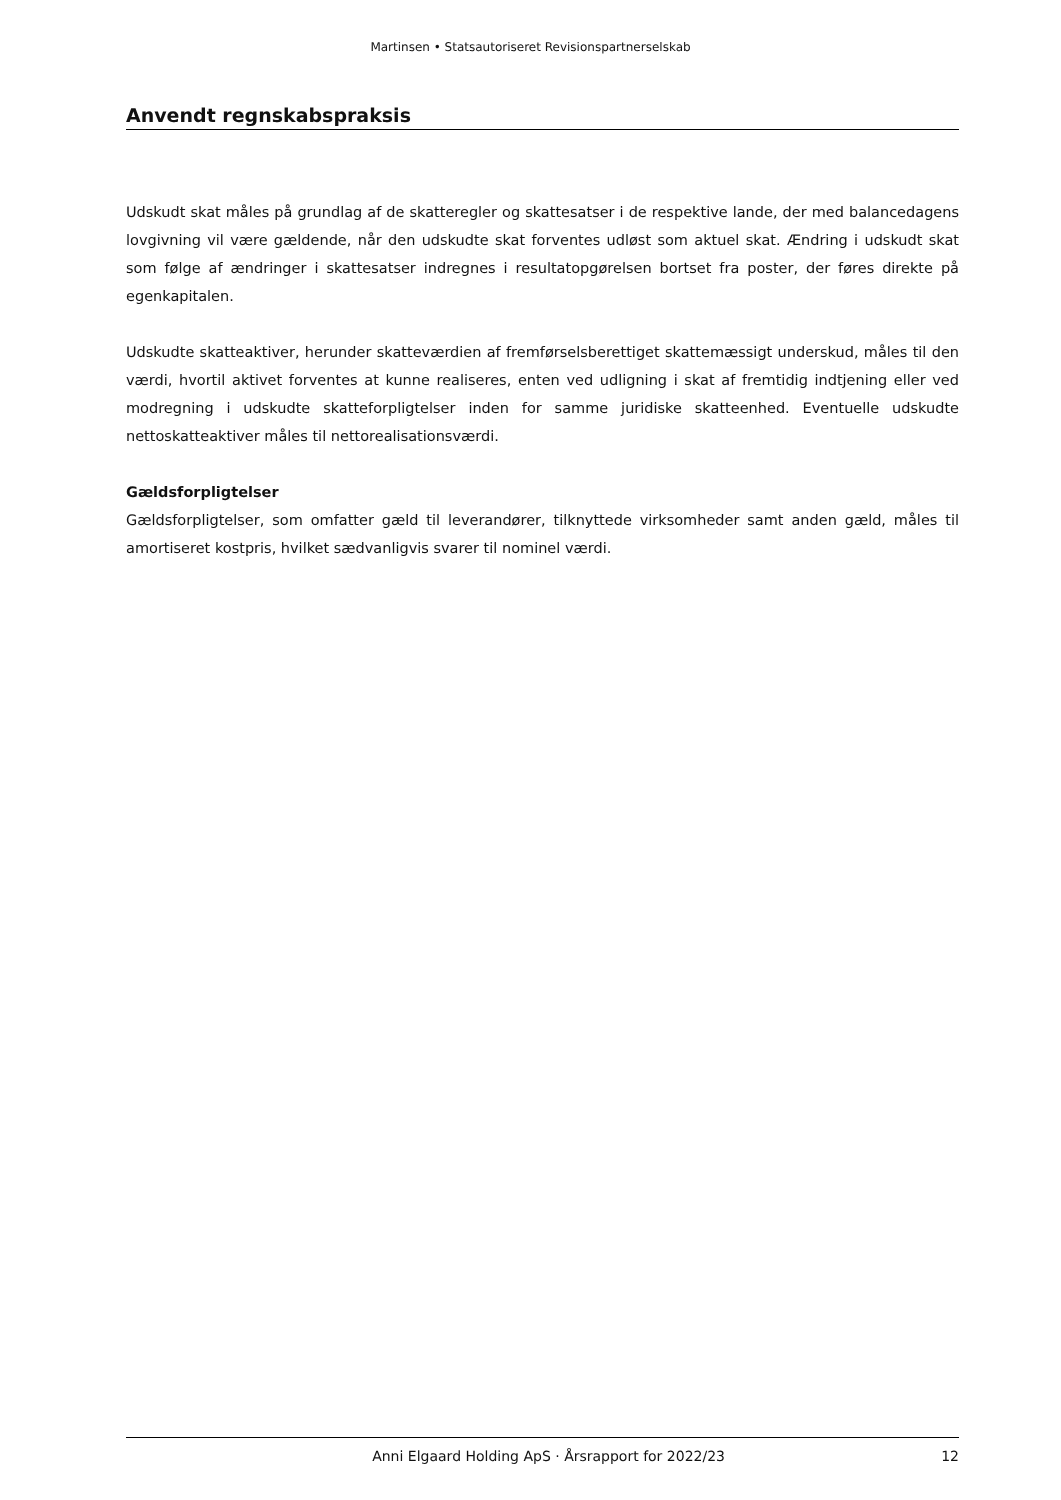Martinsen • Statsautoriseret Revisionspartnerselskab
Anvendt regnskabspraksis
Udskudt skat måles på grundlag af de skatteregler og skattesatser i de respektive lande, der med balancedagens lovgivning vil være gældende, når den udskudte skat forventes udløst som aktuel skat. Ændring i udskudt skat som følge af ændringer i skattesatser indregnes i resultatopgørelsen bortset fra poster, der føres direkte på egenkapitalen.
Udskudte skatteaktiver, herunder skatteværdien af fremførselsberettiget skattemæssigt underskud, måles til den værdi, hvortil aktivet forventes at kunne realiseres, enten ved udligning i skat af fremtidig indtjening eller ved modregning i udskudte skatteforpligtelser inden for samme juridiske skatteenhed. Eventuelle udskudte nettoskatteaktiver måles til nettorealisationsværdi.
Gældsforpligtelser
Gældsforpligtelser, som omfatter gæld til leverandører, tilknyttede virksomheder samt anden gæld, måles til amortiseret kostpris, hvilket sædvanligvis svarer til nominel værdi.
Anni Elgaard Holding ApS · Årsrapport for 2022/23 12